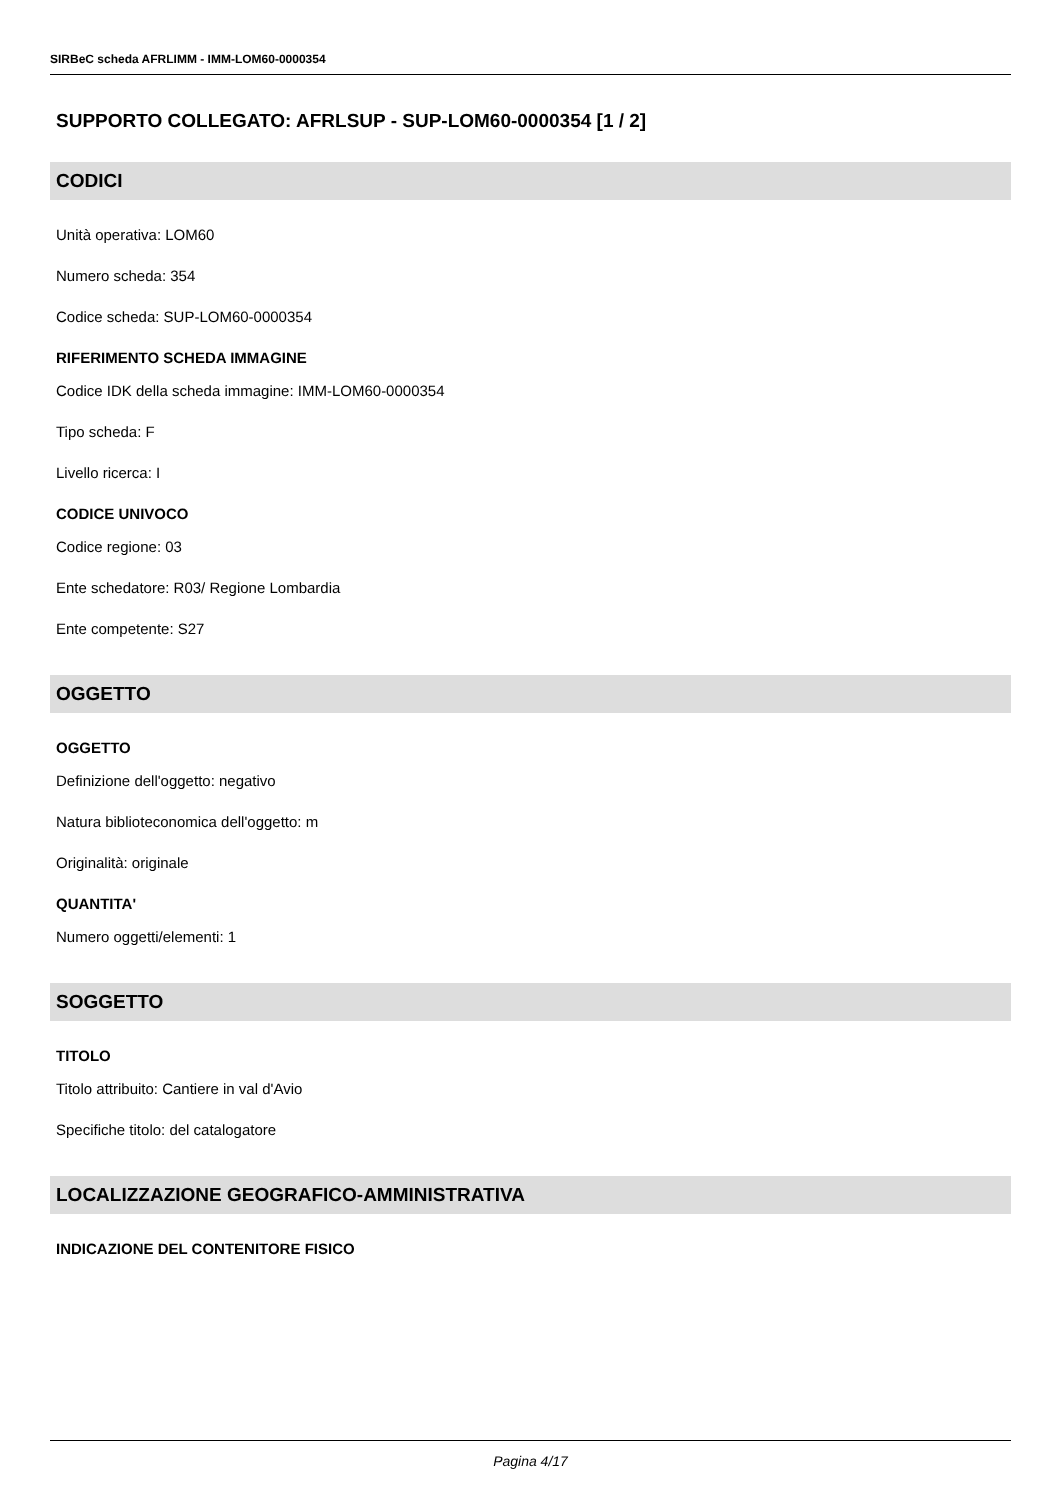SIRBeC scheda AFRLIMM - IMM-LOM60-0000354
SUPPORTO COLLEGATO: AFRLSUP - SUP-LOM60-0000354 [1 / 2]
CODICI
Unità operativa: LOM60
Numero scheda: 354
Codice scheda: SUP-LOM60-0000354
RIFERIMENTO SCHEDA IMMAGINE
Codice IDK della scheda immagine: IMM-LOM60-0000354
Tipo scheda: F
Livello ricerca: I
CODICE UNIVOCO
Codice regione: 03
Ente schedatore: R03/ Regione Lombardia
Ente competente: S27
OGGETTO
OGGETTO
Definizione dell'oggetto: negativo
Natura biblioteconomica dell'oggetto: m
Originalità: originale
QUANTITA'
Numero oggetti/elementi: 1
SOGGETTO
TITOLO
Titolo attribuito: Cantiere in val d'Avio
Specifiche titolo: del catalogatore
LOCALIZZAZIONE GEOGRAFICO-AMMINISTRATIVA
INDICAZIONE DEL CONTENITORE FISICO
Pagina 4/17